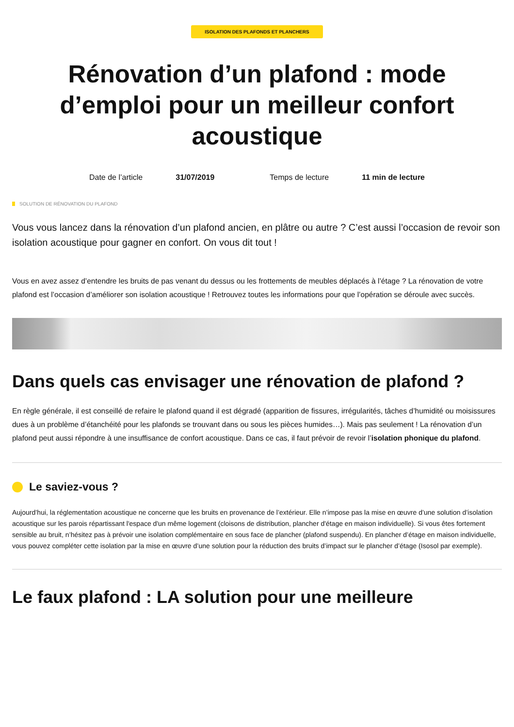ISOLATION DES PLAFONDS ET PLANCHERS
Rénovation d’un plafond : mode d’emploi pour un meilleur confort acoustique
Date de l’article 31/07/2019 Temps de lecture 11 min de lecture
SOLUTION DE RÉNOVATION DU PLAFOND
Vous vous lancez dans la rénovation d’un plafond ancien, en plâtre ou autre ? C’est aussi l’occasion de revoir son isolation acoustique pour gagner en confort. On vous dit tout !
Vous en avez assez d’entendre les bruits de pas venant du dessus ou les frottements de meubles déplacés à l’étage ? La rénovation de votre plafond est l’occasion d’améliorer son isolation acoustique ! Retrouvez toutes les informations pour que l’opération se déroule avec succès.
Dans quels cas envisager une rénovation de plafond ?
En règle générale, il est conseillé de refaire le plafond quand il est dégradé (apparition de fissures, irrégularités, tâches d’humidité ou moisissures dues à un problème d’étanchéité pour les plafonds se trouvant dans ou sous les pièces humides…). Mais pas seulement ! La rénovation d’un plafond peut aussi répondre à une insuffisance de confort acoustique. Dans ce cas, il faut prévoir de revoir l’isolation phonique du plafond.
Le saviez-vous ?
Aujourd’hui, la réglementation acoustique ne concerne que les bruits en provenance de l’extérieur. Elle n’impose pas la mise en œuvre d’une solution d’isolation acoustique sur les parois répartissant l'espace d'un même logement (cloisons de distribution, plancher d'étage en maison individuelle). Si vous êtes fortement sensible au bruit, n’hésitez pas à prévoir une isolation complémentaire en sous face de plancher (plafond suspendu). En plancher d’étage en maison individuelle, vous pouvez compléter cette isolation par la mise en œuvre d’une solution pour la réduction des bruits d’impact sur le plancher d’étage (Isosol par exemple).
Le faux plafond : LA solution pour une meilleure